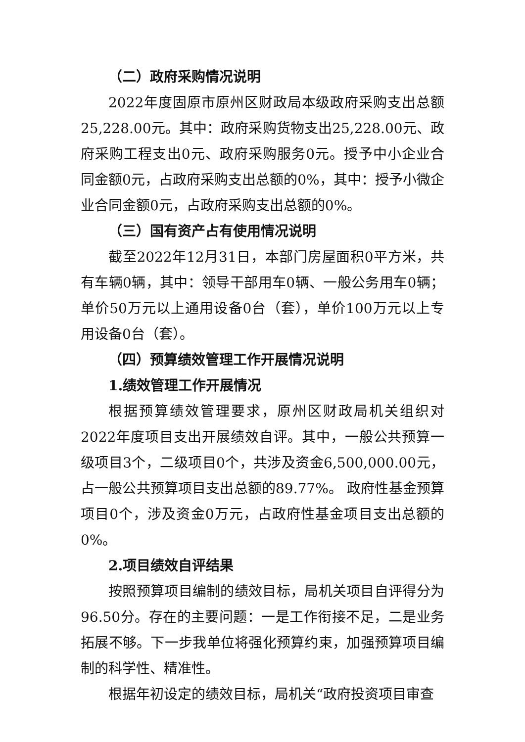（二）政府采购情况说明
2022年度固原市原州区财政局本级政府采购支出总额25,228.00元。其中：政府采购货物支出25,228.00元、政府采购工程支出0元、政府采购服务0元。授予中小企业合同金额0元，占政府采购支出总额的0%，其中：授予小微企业合同金额0元，占政府采购支出总额的0%。
（三）国有资产占有使用情况说明
截至2022年12月31日，本部门房屋面积0平方米，共有车辆0辆，其中：领导干部用车0辆、一般公务用车0辆；单价50万元以上通用设备0台（套），单价100万元以上专用设备0台（套）。
（四）预算绩效管理工作开展情况说明
1.绩效管理工作开展情况
根据预算绩效管理要求，原州区财政局机关组织对2022年度项目支出开展绩效自评。其中，一般公共预算一级项目3个，二级项目0个，共涉及资金6,500,000.00元，占一般公共预算项目支出总额的89.77%。 政府性基金预算项目0个，涉及资金0万元，占政府性基金项目支出总额的0%。
2.项目绩效自评结果
按照预算项目编制的绩效目标，局机关项目自评得分为96.50分。存在的主要问题：一是工作衔接不足，二是业务拓展不够。下一步我单位将强化预算约束，加强预算项目编制的科学性、精准性。
根据年初设定的绩效目标，局机关“政府投资项目审查